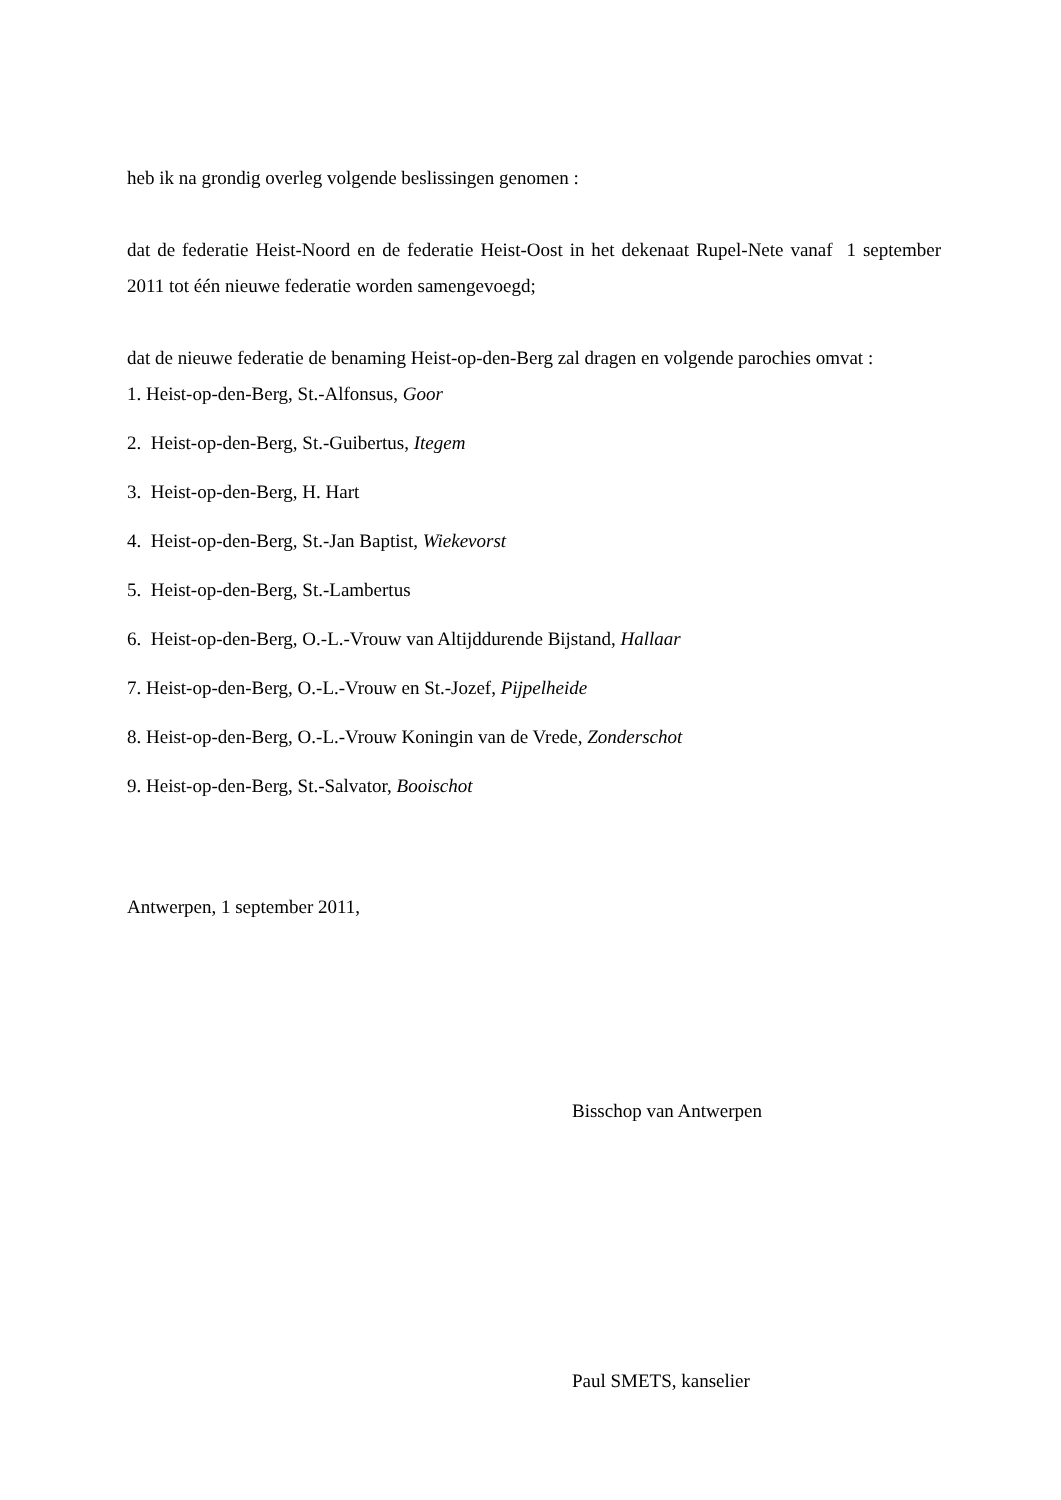heb ik na grondig overleg volgende beslissingen genomen :
dat de federatie Heist-Noord en de federatie Heist-Oost in het dekenaat Rupel-Nete vanaf 1 september 2011 tot één nieuwe federatie worden samengevoegd;
dat de nieuwe federatie de benaming Heist-op-den-Berg zal dragen en volgende parochies omvat :
1. Heist-op-den-Berg, St.-Alfonsus, Goor
2. Heist-op-den-Berg, St.-Guibertus, Itegem
3. Heist-op-den-Berg, H. Hart
4. Heist-op-den-Berg, St.-Jan Baptist, Wiekevorst
5. Heist-op-den-Berg, St.-Lambertus
6. Heist-op-den-Berg, O.-L.-Vrouw van Altijddurende Bijstand, Hallaar
7. Heist-op-den-Berg, O.-L.-Vrouw en St.-Jozef, Pijpelheide
8. Heist-op-den-Berg, O.-L.-Vrouw Koningin van de Vrede, Zonderschot
9. Heist-op-den-Berg, St.-Salvator, Booischot
Antwerpen, 1 september 2011,
Bisschop van Antwerpen
Paul SMETS, kanselier